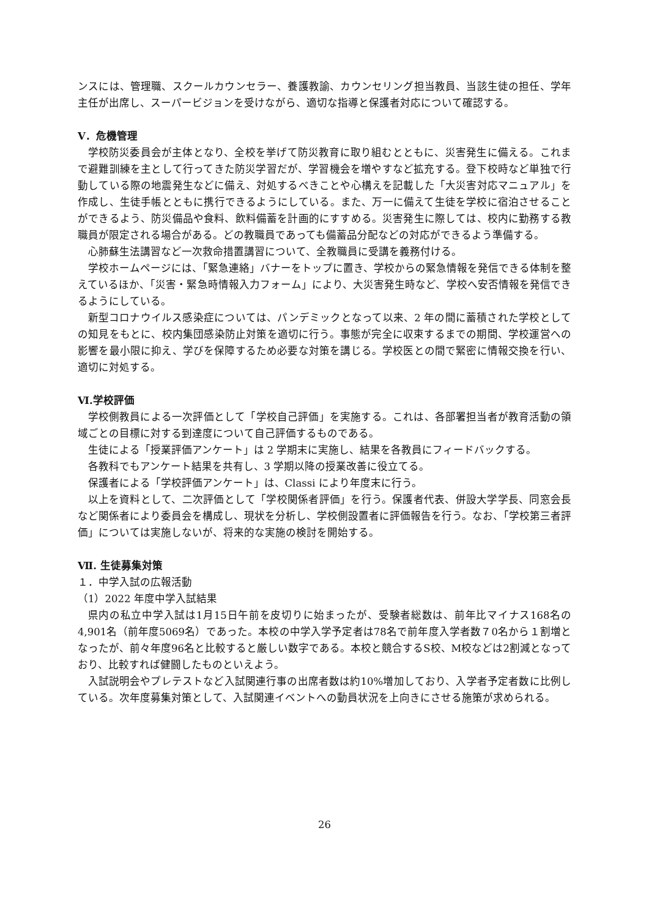ンスには、管理職、スクールカウンセラー、養護教諭、カウンセリング担当教員、当該生徒の担任、学年主任が出席し、スーパービジョンを受けながら、適切な指導と保護者対応について確認する。
Ⅴ．危機管理
学校防災委員会が主体となり、全校を挙げて防災教育に取り組むとともに、災害発生に備える。これまで避難訓練を主として行ってきた防災学習だが、学習機会を増やすなど拡充する。登下校時など単独で行動している際の地震発生などに備え、対処するべきことや心構えを記載した「大災害対応マニュアル」を作成し、生徒手帳とともに携行できるようにしている。また、万一に備えて生徒を学校に宿泊させることができるよう、防災備品や食料、飲料備蓄を計画的にすすめる。災害発生に際しては、校内に勤務する教職員が限定される場合がある。どの教職員であっても備蓄品分配などの対応ができるよう準備する。
心肺蘇生法講習など一次救命措置講習について、全教職員に受講を義務付ける。
学校ホームページには、「緊急連絡」バナーをトップに置き、学校からの緊急情報を発信できる体制を整えているほか、「災害・緊急時情報入力フォーム」により、大災害発生時など、学校へ安否情報を発信できるようにしている。
新型コロナウイルス感染症については、パンデミックとなって以来、2 年の間に蓄積された学校としての知見をもとに、校内集団感染防止対策を適切に行う。事態が完全に収束するまでの期間、学校運営への影響を最小限に抑え、学びを保障するため必要な対策を講じる。学校医との間で緊密に情報交換を行い、適切に対処する。
Ⅵ.学校評価
学校側教員による一次評価として「学校自己評価」を実施する。これは、各部署担当者が教育活動の領域ごとの目標に対する到達度について自己評価するものである。
生徒による「授業評価アンケート」は 2 学期末に実施し、結果を各教員にフィードバックする。
各教科でもアンケート結果を共有し、3 学期以降の授業改善に役立てる。
保護者による「学校評価アンケート」は、Classi により年度末に行う。
以上を資料として、二次評価として「学校関係者評価」を行う。保護者代表、併設大学学長、同窓会長など関係者により委員会を構成し、現状を分析し、学校側設置者に評価報告を行う。なお、「学校第三者評価」については実施しないが、将来的な実施の検討を開始する。
Ⅶ. 生徒募集対策
１．中学入試の広報活動
（1）2022 年度中学入試結果
県内の私立中学入試は1月15日午前を皮切りに始まったが、受験者総数は、前年比マイナス168名の4,901名（前年度5069名）であった。本校の中学入学予定者は78名で前年度入学者数７0名から１割増となったが、前々年度96名と比較すると厳しい数字である。本校と競合するS校、M校などは2割減となっており、比較すれば健闘したものといえよう。
入試説明会やプレテストなど入試関連行事の出席者数は約10%増加しており、入学者予定者数に比例している。次年度募集対策として、入試関連イベントへの動員状況を上向きにさせる施策が求められる。
26